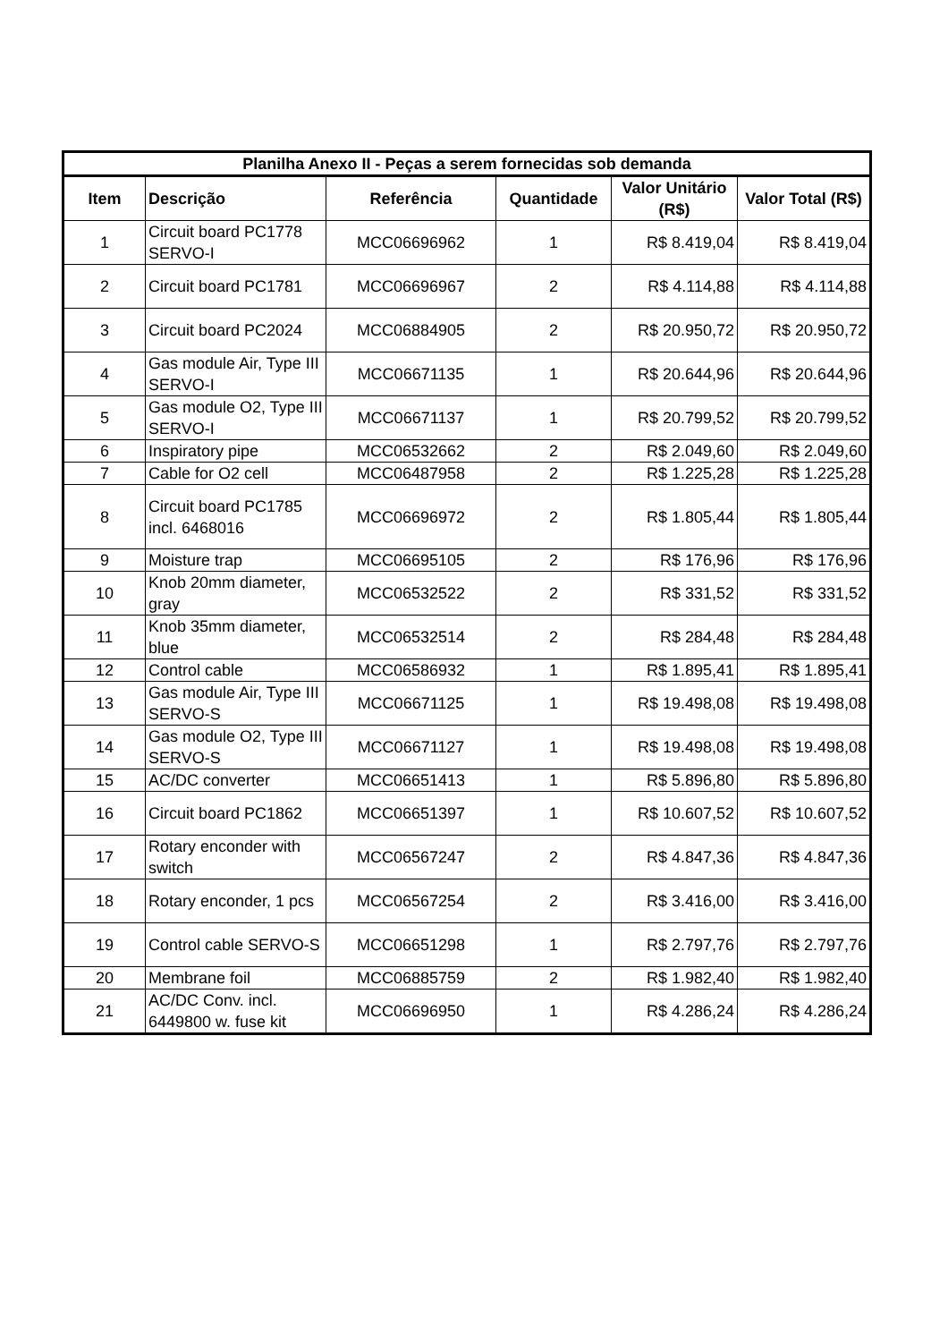| Planilha Anexo II - Peças a serem fornecidas sob demanda | | | | | |
| --- | --- | --- | --- | --- | --- |
| Item | Descrição | Referência | Quantidade | Valor Unitário (R$) | Valor Total (R$) |
| 1 | Circuit board PC1778 SERVO-I | MCC06696962 | 1 | R$ 8.419,04 | R$ 8.419,04 |
| 2 | Circuit board PC1781 | MCC06696967 | 2 | R$ 4.114,88 | R$ 4.114,88 |
| 3 | Circuit board PC2024 | MCC06884905 | 2 | R$ 20.950,72 | R$ 20.950,72 |
| 4 | Gas module Air, Type III SERVO-I | MCC06671135 | 1 | R$ 20.644,96 | R$ 20.644,96 |
| 5 | Gas module O2, Type III SERVO-I | MCC06671137 | 1 | R$ 20.799,52 | R$ 20.799,52 |
| 6 | Inspiratory pipe | MCC06532662 | 2 | R$ 2.049,60 | R$ 2.049,60 |
| 7 | Cable for O2 cell | MCC06487958 | 2 | R$ 1.225,28 | R$ 1.225,28 |
| 8 | Circuit board PC1785 incl. 6468016 | MCC06696972 | 2 | R$ 1.805,44 | R$ 1.805,44 |
| 9 | Moisture trap | MCC06695105 | 2 | R$ 176,96 | R$ 176,96 |
| 10 | Knob 20mm diameter, gray | MCC06532522 | 2 | R$ 331,52 | R$ 331,52 |
| 11 | Knob 35mm diameter, blue | MCC06532514 | 2 | R$ 284,48 | R$ 284,48 |
| 12 | Control cable | MCC06586932 | 1 | R$ 1.895,41 | R$ 1.895,41 |
| 13 | Gas module Air, Type III SERVO-S | MCC06671125 | 1 | R$ 19.498,08 | R$ 19.498,08 |
| 14 | Gas module O2, Type III SERVO-S | MCC06671127 | 1 | R$ 19.498,08 | R$ 19.498,08 |
| 15 | AC/DC converter | MCC06651413 | 1 | R$ 5.896,80 | R$ 5.896,80 |
| 16 | Circuit board PC1862 | MCC06651397 | 1 | R$ 10.607,52 | R$ 10.607,52 |
| 17 | Rotary enconder with switch | MCC06567247 | 2 | R$ 4.847,36 | R$ 4.847,36 |
| 18 | Rotary enconder, 1 pcs | MCC06567254 | 2 | R$ 3.416,00 | R$ 3.416,00 |
| 19 | Control cable SERVO-S | MCC06651298 | 1 | R$ 2.797,76 | R$ 2.797,76 |
| 20 | Membrane foil | MCC06885759 | 2 | R$ 1.982,40 | R$ 1.982,40 |
| 21 | AC/DC Conv. incl. 6449800 w. fuse kit | MCC06696950 | 1 | R$ 4.286,24 | R$ 4.286,24 |